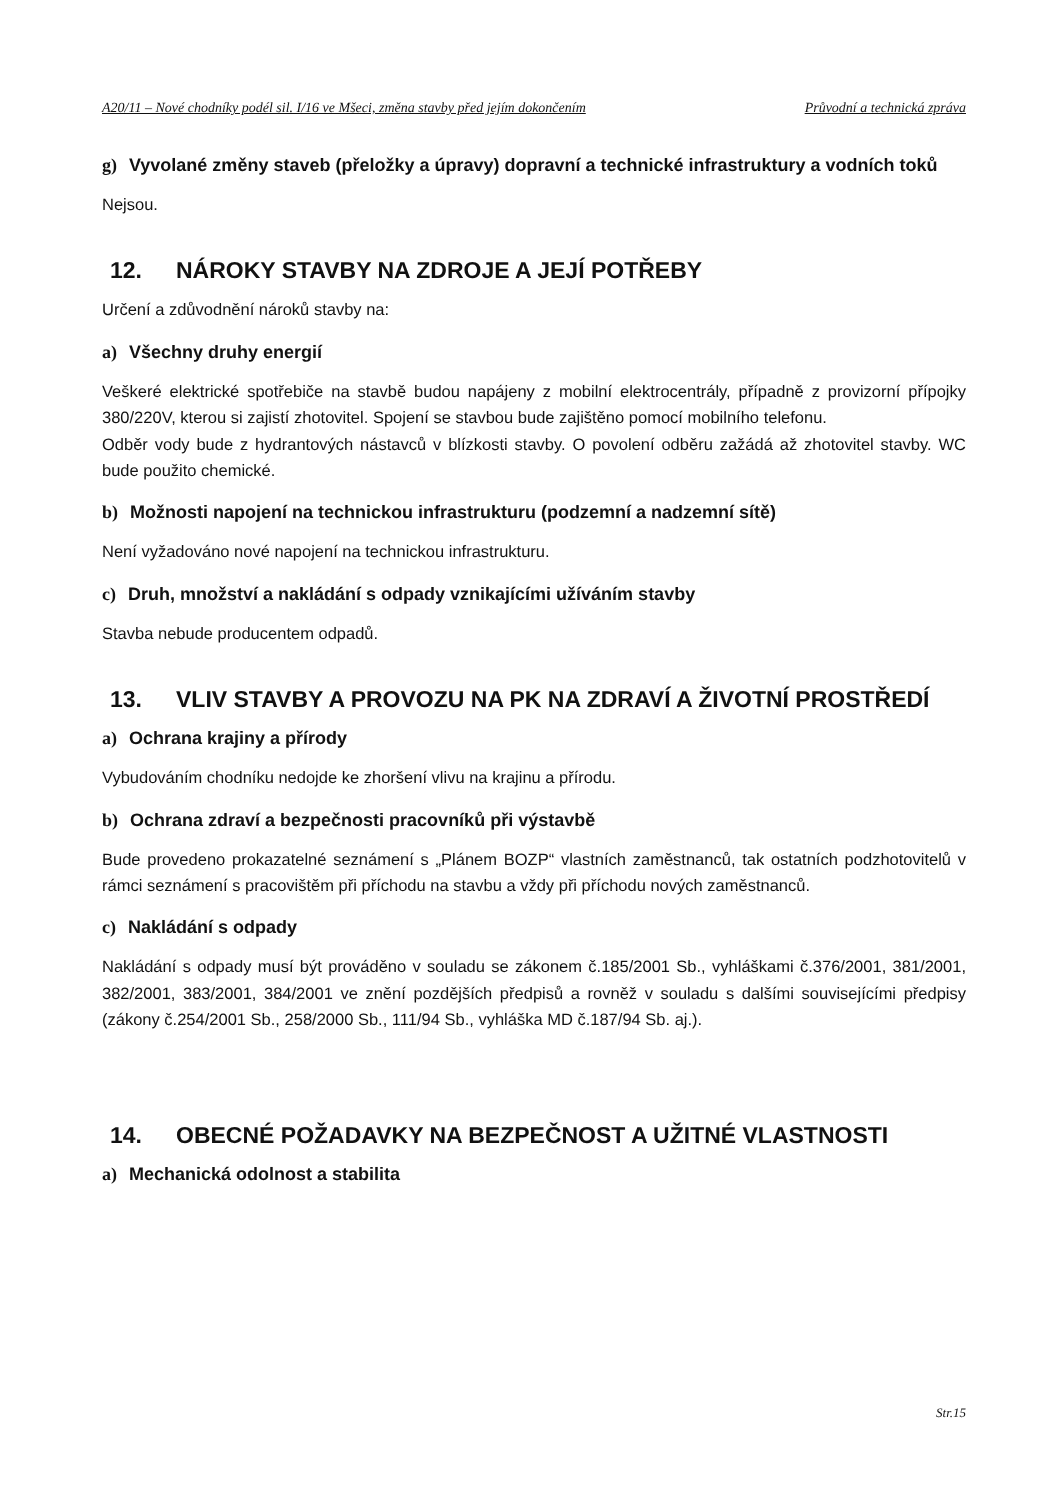A20/11 – Nové chodníky podél sil. I/16 ve Mšeci, změna stavby před jejím dokončením Průvodní a technická zpráva
g) Vyvolané změny staveb (přeložky a úpravy) dopravní a technické infrastruktury a vodních toků
Nejsou.
12. NÁROKY STAVBY NA ZDROJE A JEJÍ POTŘEBY
Určení a zdůvodnění nároků stavby na:
a) Všechny druhy energií
Veškeré elektrické spotřebiče na stavbě budou napájeny z mobilní elektrocentrály, případně z provizorní přípojky 380/220V, kterou si zajistí zhotovitel. Spojení se stavbou bude zajištěno pomocí mobilního telefonu.
Odběr vody bude z hydrantových nástavců v blízkosti stavby. O povolení odběru zažádá až zhotovitel stavby. WC bude použito chemické.
b) Možnosti napojení na technickou infrastrukturu (podzemní a nadzemní sítě)
Není vyžadováno nové napojení na technickou infrastrukturu.
c) Druh, množství a nakládání s odpady vznikajícími užíváním stavby
Stavba nebude producentem odpadů.
13. VLIV STAVBY A PROVOZU NA PK NA ZDRAVÍ A ŽIVOTNÍ PROSTŘEDÍ
a) Ochrana krajiny a přírody
Vybudováním chodníku nedojde ke zhoršení vlivu na krajinu a přírodu.
b) Ochrana zdraví a bezpečnosti pracovníků při výstavbě
Bude provedeno prokazatelné seznámení s „Plánem BOZP“ vlastních zaměstnanců, tak ostatních podzhotovitelů v rámci seznámení s pracovištěm při příchodu na stavbu a vždy při příchodu nových zaměstnanců.
c) Nakládání s odpady
Nakládání s odpady musí být prováděno v souladu se zákonem č.185/2001 Sb., vyhláškami č.376/2001, 381/2001, 382/2001, 383/2001, 384/2001 ve znění pozdějších předpisů a rovněž v souladu s dalšími souvisejícími předpisy (zákony č.254/2001 Sb., 258/2000 Sb., 111/94 Sb., vyhláška MD č.187/94 Sb. aj.).
14. OBECNÉ POŽADAVKY NA BEZPEČNOST A UŽITNÉ VLASTNOSTI
a) Mechanická odolnost a stabilita
Str.15